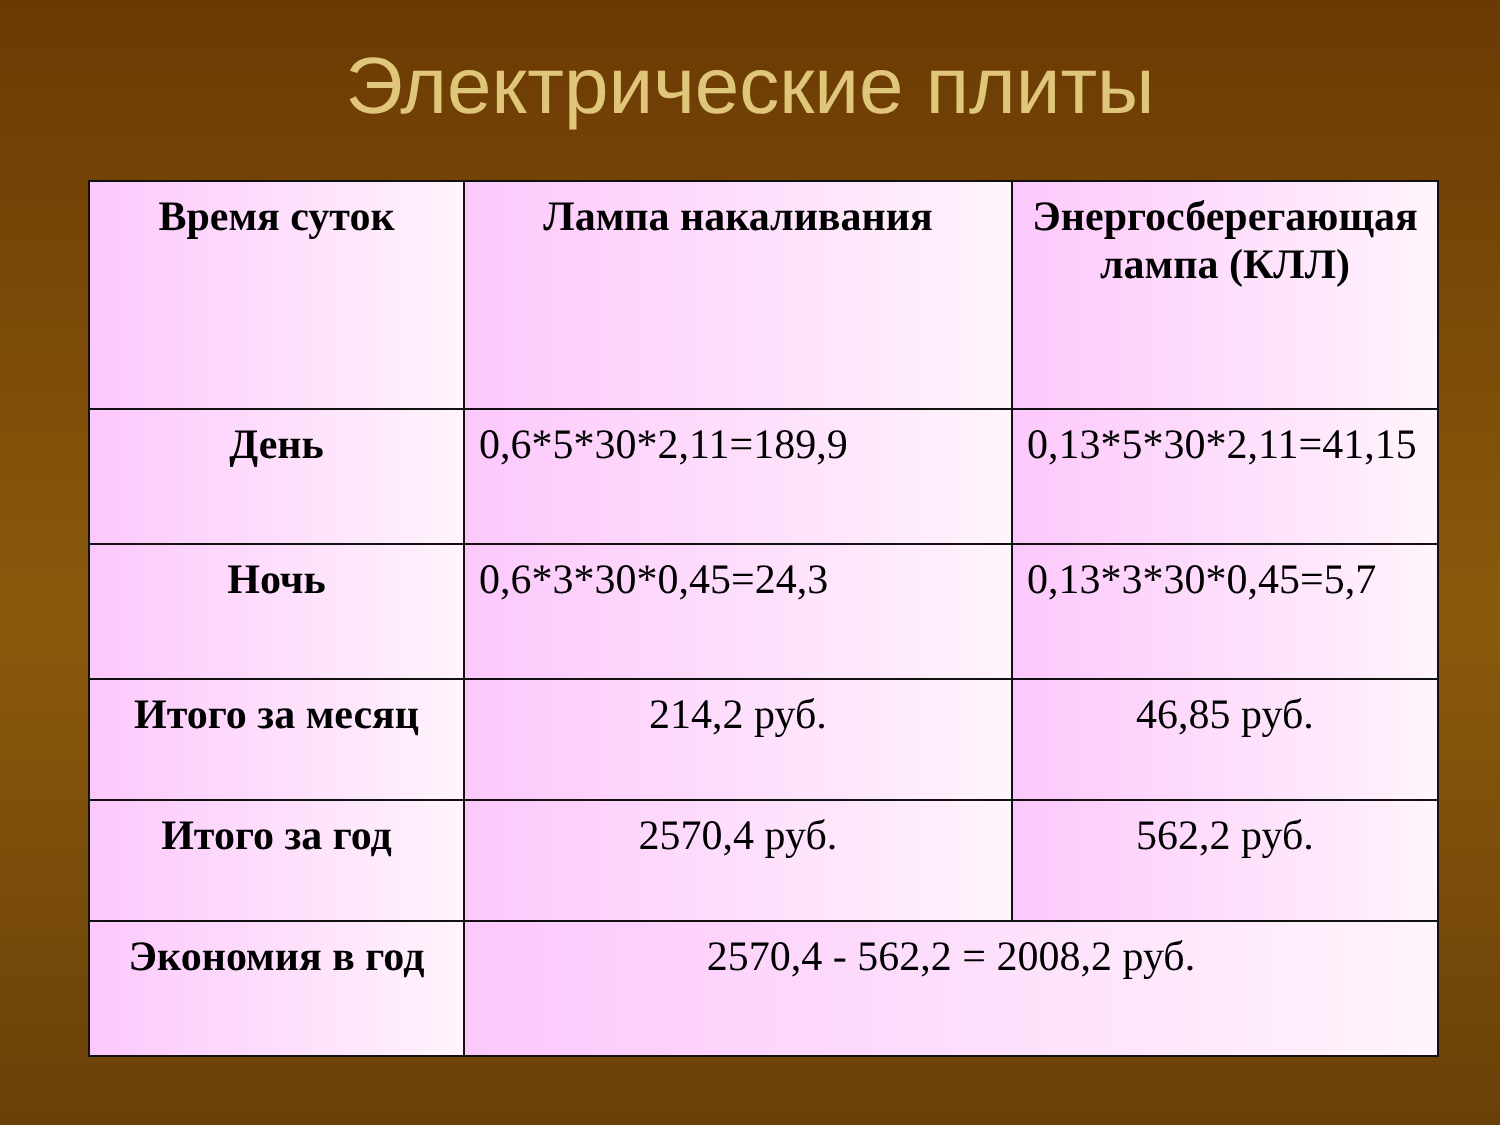Электрические плиты
| Время суток | Лампа накаливания | Энергосберегающая лампа (КЛЛ) |
| --- | --- | --- |
| День | 0,6*5*30*2,11=189,9 | 0,13*5*30*2,11=41,15 |
| Ночь | 0,6*3*30*0,45=24,3 | 0,13*3*30*0,45=5,7 |
| Итого за месяц | 214,2 руб. | 46,85 руб. |
| Итого за год | 2570,4 руб. | 562,2 руб. |
| Экономия в год | 2570,4 - 562,2 = 2008,2 руб. | |